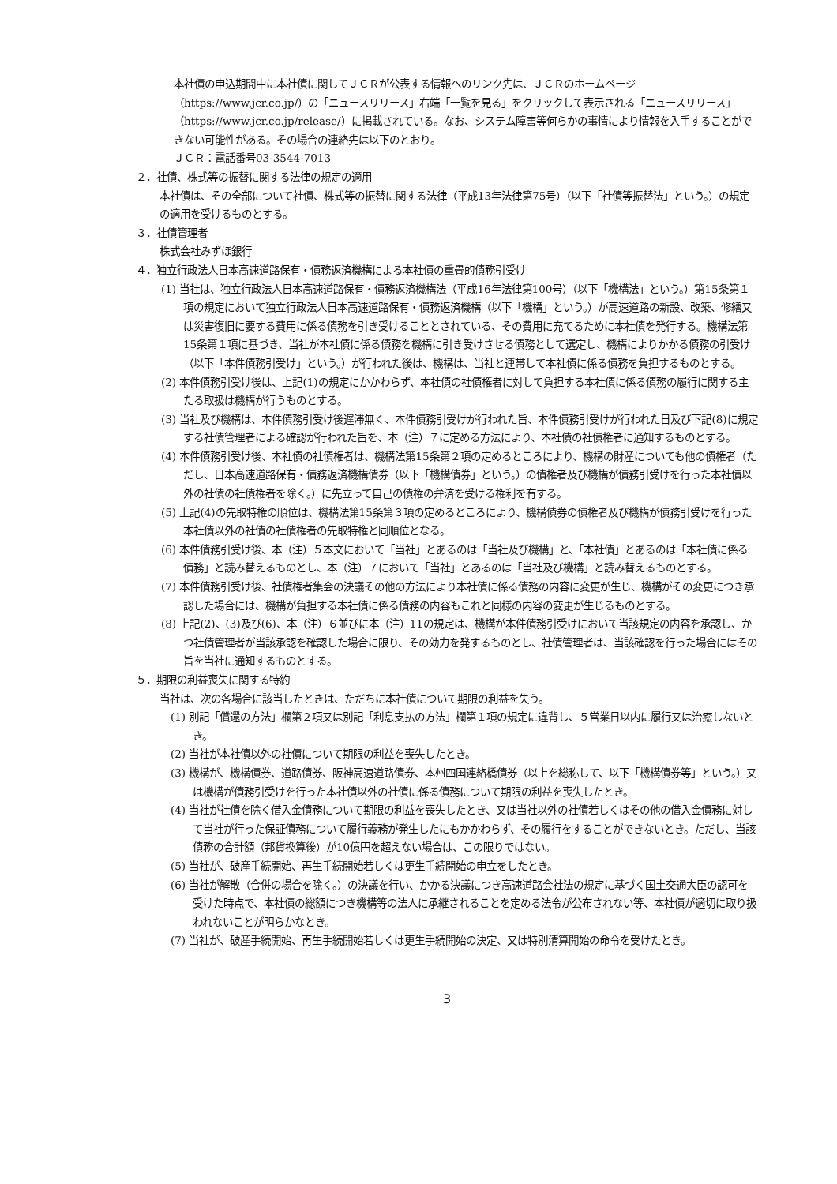本社債の申込期間中に本社債に関してＪＣＲが公表する情報へのリンク先は、ＪＣＲのホームページ（https://www.jcr.co.jp/）の「ニュースリリース」右端「一覧を見る」をクリックして表示される「ニュースリリース」（https://www.jcr.co.jp/release/）に掲載されている。なお、システム障害等何らかの事情により情報を入手することができない可能性がある。その場合の連絡先は以下のとおり。
ＪＣＲ：電話番号03-3544-7013
２．社債、株式等の振替に関する法律の規定の適用
本社債は、その全部について社債、株式等の振替に関する法律（平成13年法律第75号）（以下「社債等振替法」という。）の規定の適用を受けるものとする。
３．社債管理者
株式会社みずほ銀行
４．独立行政法人日本高速道路保有・債務返済機構による本社債の重畳的債務引受け
(1) 当社は、独立行政法人日本高速道路保有・債務返済機構法（平成16年法律第100号）（以下「機構法」という。）第15条第１項の規定において独立行政法人日本高速道路保有・債務返済機構（以下「機構」という。）が高速道路の新設、改築、修繕又は災害復旧に要する費用に係る債務を引き受けることとされている、その費用に充てるために本社債を発行する。機構法第15条第１項に基づき、当社が本社債に係る債務を機構に引き受けさせる債務として選定し、機構によりかかる債務の引受け（以下「本件債務引受け」という。）が行われた後は、機構は、当社と連帯して本社債に係る債務を負担するものとする。
(2) 本件債務引受け後は、上記(1)の規定にかかわらず、本社債の社債権者に対して負担する本社債に係る債務の履行に関する主たる取扱は機構が行うものとする。
(3) 当社及び機構は、本件債務引受け後遅滞無く、本件債務引受けが行われた旨、本件債務引受けが行われた日及び下記(8)に規定する社債管理者による確認が行われた旨を、本（注）７に定める方法により、本社債の社債権者に通知するものとする。
(4) 本件債務引受け後、本社債の社債権者は、機構法第15条第２項の定めるところにより、機構の財産についても他の債権者（ただし、日本高速道路保有・債務返済機構債券（以下「機構債券」という。）の債権者及び機構が債務引受けを行った本社債以外の社債の社債権者を除く。）に先立って自己の債権の弁済を受ける権利を有する。
(5) 上記(4)の先取特権の順位は、機構法第15条第３項の定めるところにより、機構債券の債権者及び機構が債務引受けを行った本社債以外の社債の社債権者の先取特権と同順位となる。
(6) 本件債務引受け後、本（注）５本文において「当社」とあるのは「当社及び機構」と、「本社債」とあるのは「本社債に係る債務」と読み替えるものとし、本（注）７において「当社」とあるのは「当社及び機構」と読み替えるものとする。
(7) 本件債務引受け後、社債権者集会の決議その他の方法により本社債に係る債務の内容に変更が生じ、機構がその変更につき承認した場合には、機構が負担する本社債に係る債務の内容もこれと同様の内容の変更が生じるものとする。
(8) 上記(2)、(3)及び(6)、本（注）６並びに本（注）11の規定は、機構が本件債務引受けにおいて当該規定の内容を承認し、かつ社債管理者が当該承認を確認した場合に限り、その効力を発するものとし、社債管理者は、当該確認を行った場合にはその旨を当社に通知するものとする。
５．期限の利益喪失に関する特約
当社は、次の各場合に該当したときは、ただちに本社債について期限の利益を失う。
(1) 別記「償還の方法」欄第２項又は別記「利息支払の方法」欄第１項の規定に違背し、５営業日以内に履行又は治癒しないとき。
(2) 当社が本社債以外の社債について期限の利益を喪失したとき。
(3) 機構が、機構債券、道路債券、阪神高速道路債券、本州四国連絡橋債券（以上を総称して、以下「機構債券等」という。）又は機構が債務引受けを行った本社債以外の社債に係る債務について期限の利益を喪失したとき。
(4) 当社が社債を除く借入金債務について期限の利益を喪失したとき、又は当社以外の社債若しくはその他の借入金債務に対して当社が行った保証債務について履行義務が発生したにもかかわらず、その履行をすることができないとき。ただし、当該債務の合計額（邦貨換算後）が10億円を超えない場合は、この限りではない。
(5) 当社が、破産手続開始、再生手続開始若しくは更生手続開始の申立をしたとき。
(6) 当社が解散（合併の場合を除く。）の決議を行い、かかる決議につき高速道路会社法の規定に基づく国土交通大臣の認可を受けた時点で、本社債の総額につき機構等の法人に承継されることを定める法令が公布されない等、本社債が適切に取り扱われないことが明らかなとき。
(7) 当社が、破産手続開始、再生手続開始若しくは更生手続開始の決定、又は特別清算開始の命令を受けたとき。
3